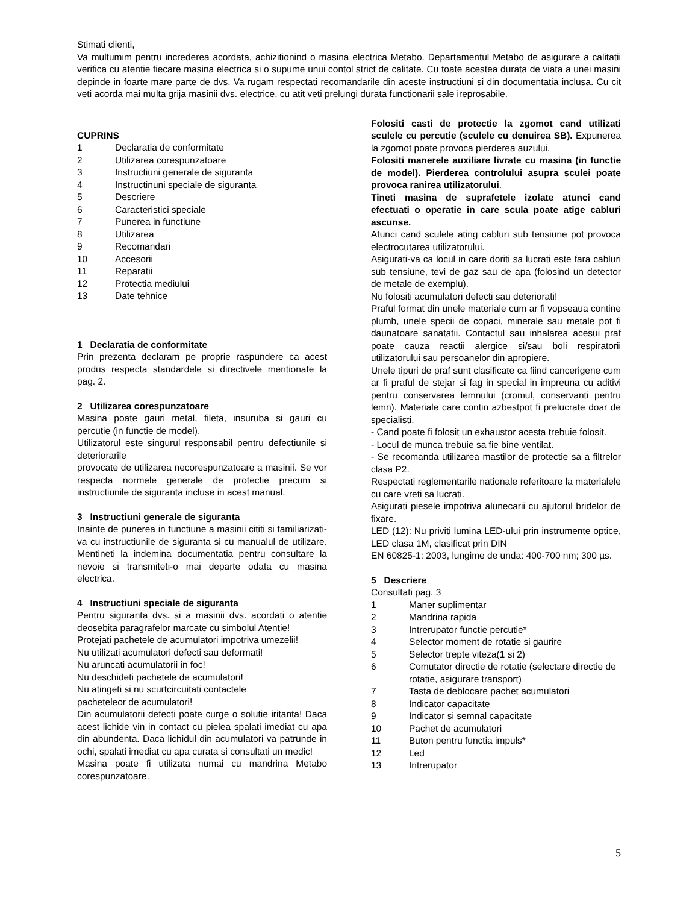Stimati clienti,
Va multumim pentru increderea acordata, achizitionind o masina electrica Metabo. Departamentul Metabo de asigurare a calitatii verifica cu atentie fiecare masina electrica si o supume unui contol strict de calitate. Cu toate acestea durata de viata a unei masini depinde in foarte mare parte de dvs. Va rugam respectati recomandarile din aceste instructiuni si din documentatia inclusa. Cu cit veti acorda mai multa grija masinii dvs. electrice, cu atit veti prelungi durata functionarii sale ireprosabile.
CUPRINS
1 Declaratia de conformitate
2 Utilizarea corespunzatoare
3 Instructiuni generale de siguranta
4 Instructinuni speciale de siguranta
5 Descriere
6 Caracteristici speciale
7 Punerea in functiune
8 Utilizarea
9 Recomandari
10 Accesorii
11 Reparatii
12 Protectia mediului
13 Date tehnice
1 Declaratia de conformitate
Prin prezenta declaram pe proprie raspundere ca acest produs respecta standardele si directivele mentionate la pag. 2.
2 Utilizarea corespunzatoare
Masina poate gauri metal, fileta, insuruba si gauri cu percutie (in functie de model).
Utilizatorul este singurul responsabil pentru defectiunile si deteriorarile
provocate de utilizarea necorespunzatoare a masinii. Se vor respecta normele generale de protectie precum si instructiunile de siguranta incluse in acest manual.
3 Instructiuni generale de siguranta
Inainte de punerea in functiune a masinii cititi si familiarizati-va cu instructiunile de siguranta si cu manualul de utilizare. Mentineti la indemina documentatia pentru consultare la nevoie si transmiteti-o mai departe odata cu masina electrica.
4 Instructiuni speciale de siguranta
Pentru siguranta dvs. si a masinii dvs. acordati o atentie deosebita paragrafelor marcate cu simbolul Atentie!
Protejati pachetele de acumulatori impotriva umezelii!
Nu utilizati acumulatori defecti sau deformati!
Nu aruncati acumulatorii in foc!
Nu deschideti pachetele de acumulatori!
Nu atingeti si nu scurtcircuitati contactele
pacheteleor de acumulatori!
Din acumulatorii defecti poate curge o solutie iritanta! Daca acest lichide vin in contact cu pielea spalati imediat cu apa din abundenta. Daca lichidul din acumulatori va patrunde in ochi, spalati imediat cu apa curata si consultati un medic!
Masina poate fi utilizata numai cu mandrina Metabo corespunzatoare.
Folositi casti de protectie la zgomot cand utilizati sculele cu percutie (sculele cu denuirea SB). Expunerea la zgomot poate provoca pierderea auzului.
Folositi manerele auxiliare livrate cu masina (in functie de model). Pierderea controlului asupra sculei poate provoca ranirea utilizatorului.
Tineti masina de suprafetele izolate atunci cand efectuati o operatie in care scula poate atige cabluri ascunse.
Atunci cand sculele ating cabluri sub tensiune pot provoca electrocutarea utilizatorului.
Asigurati-va ca locul in care doriti sa lucrati este fara cabluri sub tensiune, tevi de gaz sau de apa (folosind un detector de metale de exemplu).
Nu folositi acumulatori defecti sau deteriorati!
Praful format din unele materiale cum ar fi vopseaua contine plumb, unele specii de copaci, minerale sau metale pot fi daunatoare sanatatii. Contactul sau inhalarea acesui praf poate cauza reactii alergice si/sau boli respiratorii utilizatorului sau persoanelor din apropiere.
Unele tipuri de praf sunt clasificate ca fiind cancerigene cum ar fi praful de stejar si fag in special in impreuna cu aditivi pentru conservarea lemnului (cromul, conservanti pentru lemn). Materiale care contin azbestpot fi prelucrate doar de specialisti.
- Cand poate fi folosit un exhaustor acesta trebuie folosit.
- Locul de munca trebuie sa fie bine ventilat.
- Se recomanda utilizarea mastilor de protectie sa a filtrelor clasa P2.
Respectati reglementarile nationale referitoare la materialele cu care vreti sa lucrati.
Asigurati piesele impotriva alunecarii cu ajutorul bridelor de fixare.
LED (12): Nu priviti lumina LED-ului prin instrumente optice, LED clasa 1M, clasificat prin DIN
EN 60825-1: 2003, lungime de unda: 400-700 nm; 300 µs.
5 Descriere
Consultati pag. 3
1 Maner suplimentar
2 Mandrina rapida
3 Intrerupator functie percutie*
4 Selector moment de rotatie si gaurire
5 Selector trepte viteza(1 si 2)
6 Comutator directie de rotatie (selectare directie de rotatie, asigurare transport)
7 Tasta de deblocare pachet acumulatori
8 Indicator capacitate
9 Indicator si semnal capacitate
10 Pachet de acumulatori
11 Buton pentru functia impuls*
12 Led
13 Intrerupator
5